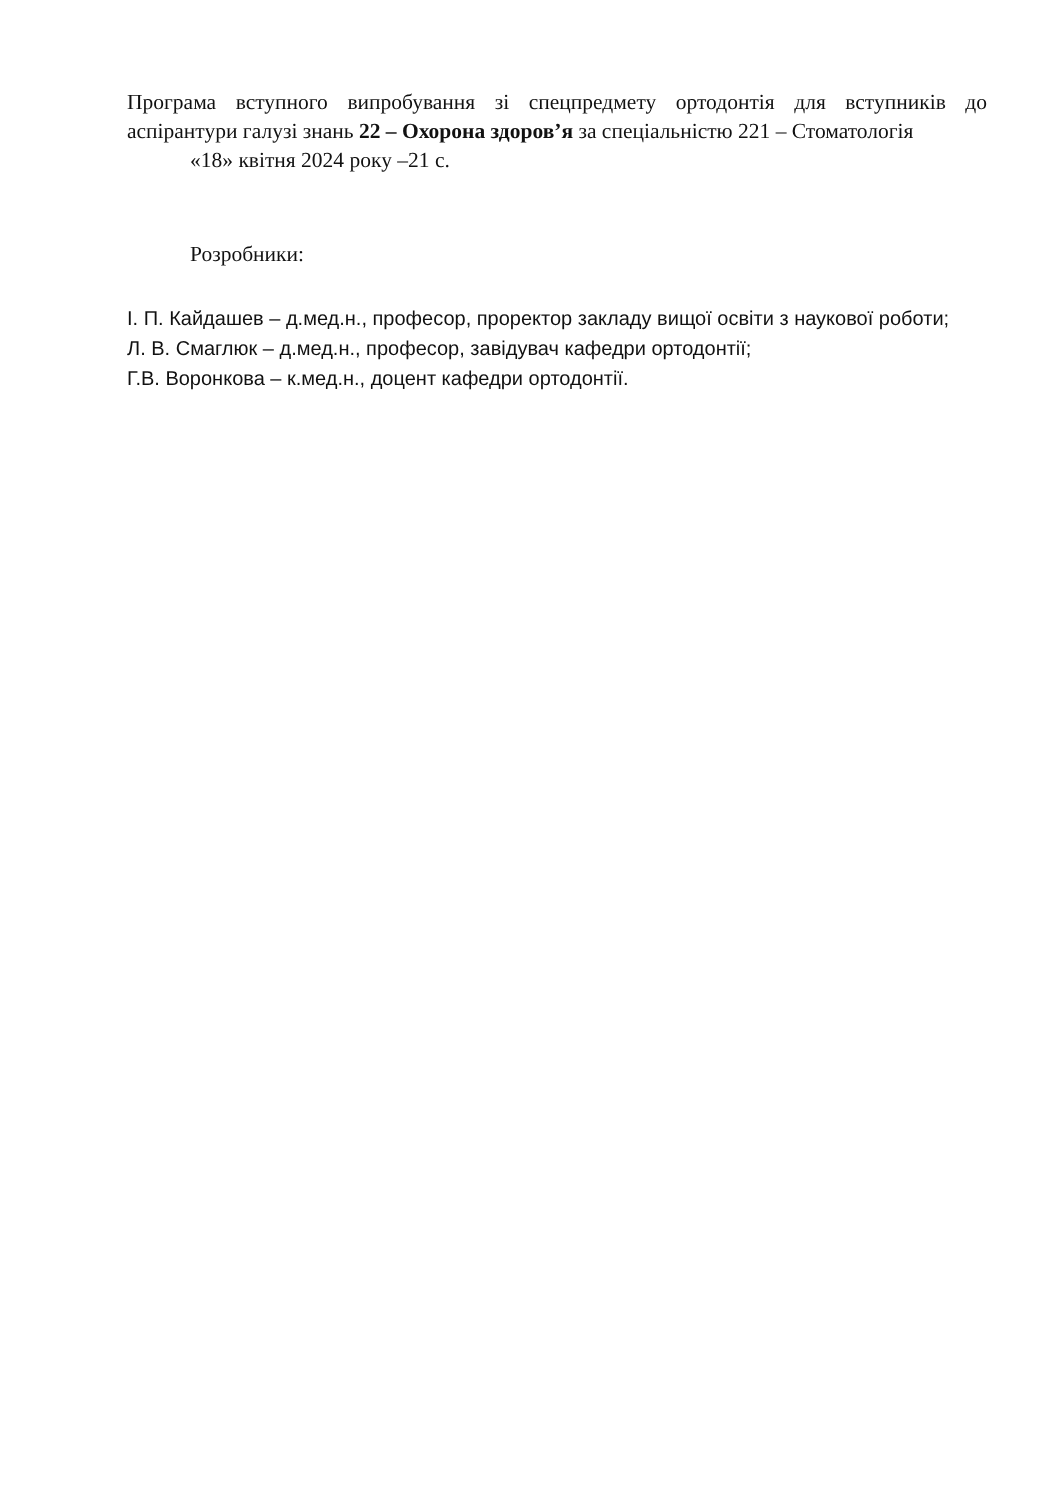Програма вступного випробування зі спецпредмету ортодонтія для вступників до аспірантури галузі знань 22 – Охорона здоров’я за спеціальністю 221 – Стоматологія
«18» квітня 2024 року –21 с.
Розробники:
І. П. Кайдашев – д.мед.н., професор, проректор закладу вищої освіти з наукової роботи;
Л. В. Смаглюк – д.мед.н., професор, завідувач кафедри ортодонтії;
Г.В. Воронкова – к.мед.н., доцент кафедри ортодонтії.